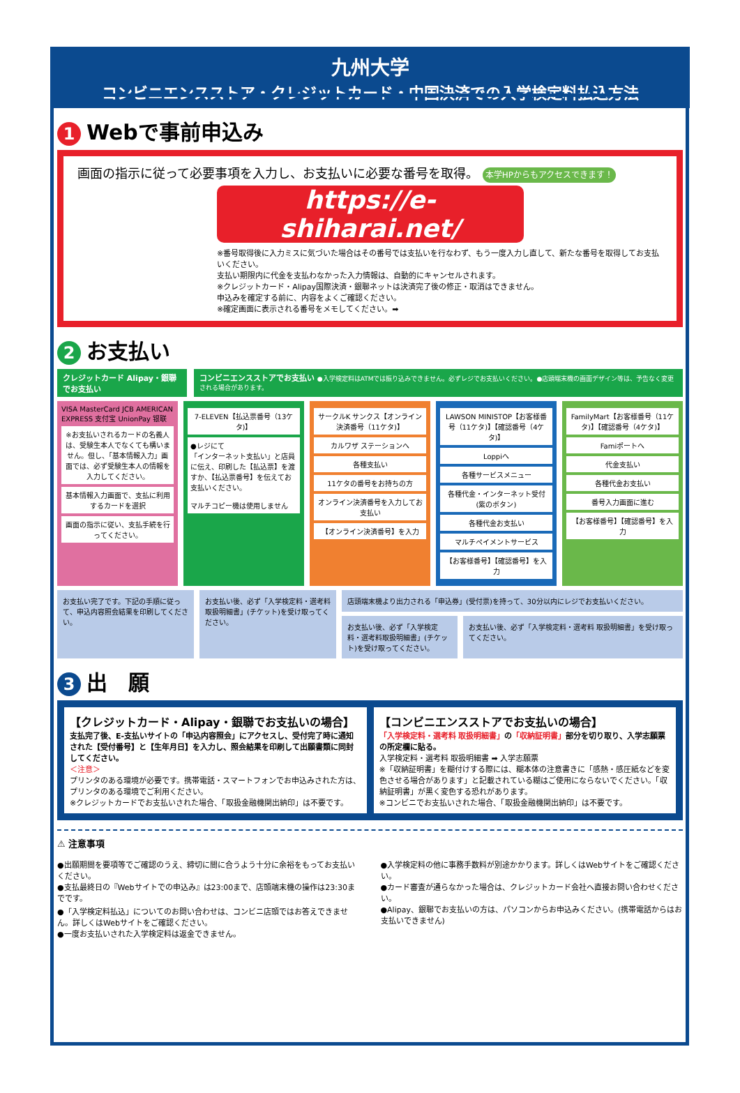九州大学
コンビニエンスストア・クレジットカード・中国決済での入学検定料払込方法
1 Webで事前申込み
画面の指示に従って必要事項を入力し、お支払いに必要な番号を取得。 本学HPからもアクセスできます！
https://e-shiharai.net/
※番号取得後に入力ミスに気づいた場合はその番号では支払いを行なわず、もう一度入力し直して、新たな番号を取得してお支払いください。
支払い期限内に代金を支払わなかった入力情報は、自動的にキャンセルされます。
※クレジットカード・Alipay国際決済・銀聯ネットは決済完了後の修正・取消はできません。
申込みを確定する前に、内容をよくご確認ください。
※確定画面に表示される番号をメモしてください。➡
2 お支払い
クレジットカード Alipay・銀聯 でお支払い
コンビニエンスストアでお支払い ●入学検定料はATMでは振り込みできません。必ずレジでお支払いください。●店頭端末機の画面デザイン等は、予告なく変更される場合があります。
VISA MasterCard JCB AMERICAN EXPRESS 支付宝 UnionPay 银联
※お支払いされるカードの名義人は、受験生本人でなくても構いません。但し、「基本情報入力」画面では、必ず受験生本人の情報を入力してください。
基本情報入力画面で、支払に利用するカードを選択
画面の指示に従い、支払手続を行ってください。
7-ELEVEN【払込票番号（13ケタ)】
●レジにて
「インターネット支払い」と店員に伝え、印刷した【払込票】を渡すか、【払込票番号】を伝えてお支払いください。
マルチコピー機は使用しません
サークルK サンクス【オンライン決済番号（11ケタ)】
カルワザ ステーションへ
各種支払い
11ケタの番号をお持ちの方
オンライン決済番号を入力してお支払い
【オンライン決済番号】を入力
LAWSON MINISTOP【お客様番号（11ケタ)】【確認番号（4ケタ)】
Loppiへ
各種サービスメニュー
各種代金・インターネット受付(紫のボタン)
各種代金お支払い
マルチペイメントサービス
【お客様番号】【確認番号】を入力
FamilyMart【お客様番号（11ケタ)】【確認番号（4ケタ)】
Famiポートへ
代金支払い
各種代金お支払い
番号入力画面に進む
【お客様番号】【確認番号】を入力
お支払い完了です。下記の手順に従って、申込内容照会結果を印刷してください。
お支払い後、必ず「入学検定料・選考料取扱明細書」(チケット)を受け取ってください。
店頭端末機より出力される「申込券」(受付票)を持って、30分以内にレジでお支払いください。
お支払い後、必ず「入学検定料・選考料取扱明細書」(チケット)を受け取ってください。
お支払い後、必ず「入学検定料・選考料 取扱明細書」を受け取ってください。
3 出　願
【クレジットカード・Alipay・銀聯でお支払いの場合】
支払完了後、E-支払いサイトの「申込内容照会」にアクセスし、受付完了時に通知された【受付番号】と【生年月日】を入力し、照会結果を印刷して出願書類に同封してください。
＜注意＞
プリンタのある環境が必要です。携帯電話・スマートフォンでお申込みされた方は、プリンタのある環境でご利用ください。
※クレジットカードでお支払いされた場合、「取扱金融機関出納印」は不要です。
【コンビニエンスストアでお支払いの場合】
「入学検定料・選考料 取扱明細書」の「収納証明書」部分を切り取り、入学志願票の所定欄に貼る。
入学検定料・選考料 取扱明細書 ➡ 入学志願票
※「収納証明書」を糊付けする際には、糊本体の注意書きに「感熱・感圧紙などを変色させる場合があります」と記載されている糊はご使用にならないでください。「収納証明書」が黒く変色する恐れがあります。
※コンビニでお支払いされた場合、「取扱金融機関出納印」は不要です。
⚠ 注意事項
●出願期間を要項等でご確認のうえ、締切に間に合うよう十分に余裕をもってお支払いください。
●支払最終日の『Webサイトでの申込み』は23:00まで、店頭端末機の操作は23:30までです。
●「入学検定料払込」についてのお問い合わせは、コンビニ店頭ではお答えできません。詳しくはWebサイトをご確認ください。
●一度お支払いされた入学検定料は返金できません。
●入学検定料の他に事務手数料が別途かかります。詳しくはWebサイトをご確認ください。
●カード審査が通らなかった場合は、クレジットカード会社へ直接お問い合わせください。
●Alipay、銀聯でお支払いの方は、パソコンからお申込みください。(携帯電話からはお支払いできません)